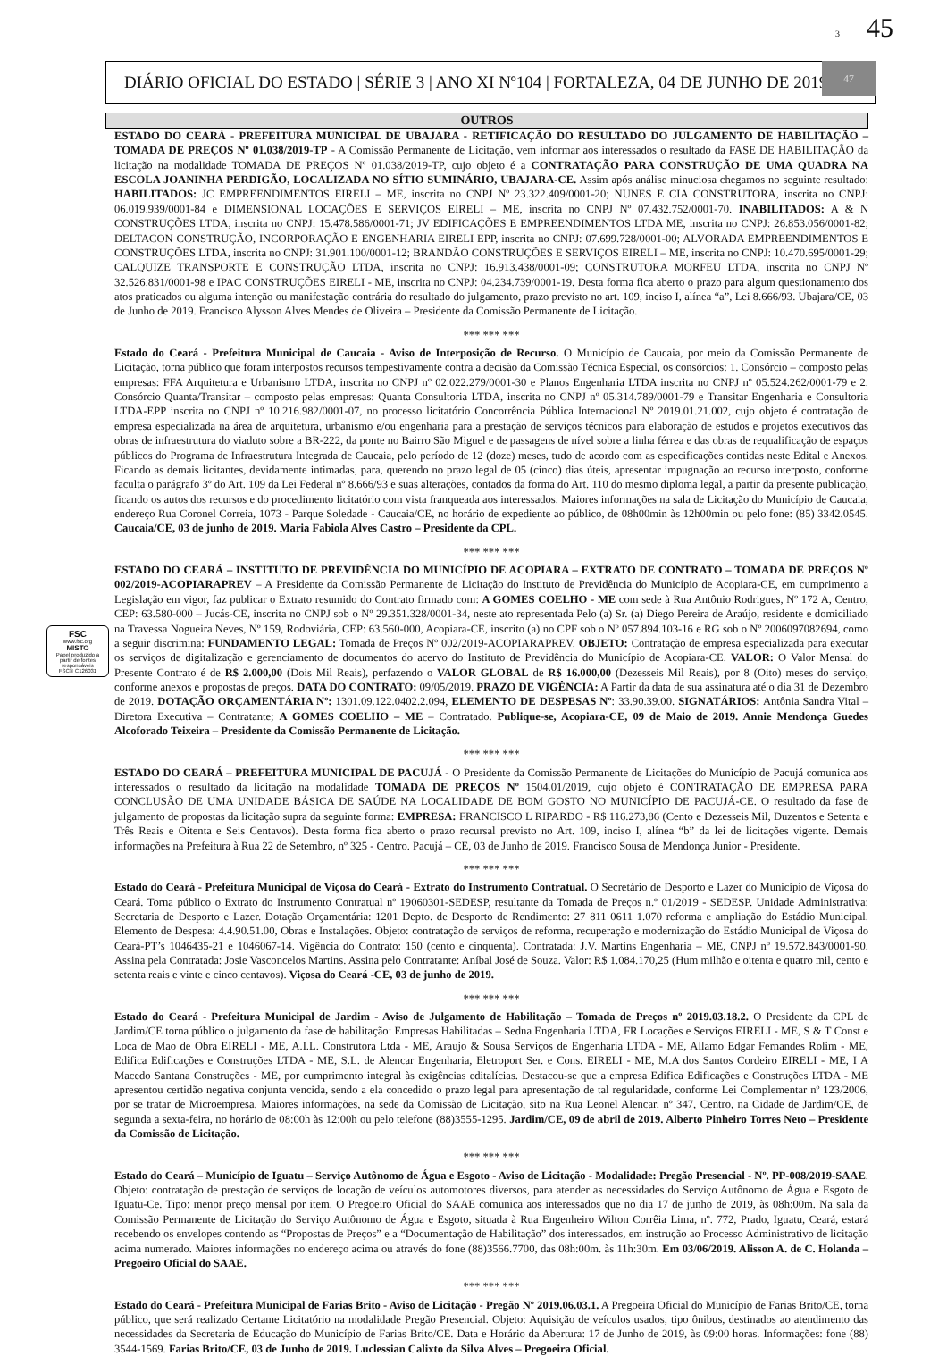3 45
DIÁRIO OFICIAL DO ESTADO | SÉRIE 3 | ANO XI Nº104 | FORTALEZA, 04 DE JUNHO DE 2019
47
OUTROS
FSC
www.fsc.org
MISTO
Papel produzido a partir de fontes responsáveis
FSC® C126031
ESTADO DO CEARÁ - PREFEITURA MUNICIPAL DE UBAJARA - RETIFICAÇÃO DO RESULTADO DO JULGAMENTO DE HABILITAÇÃO – TOMADA DE PREÇOS Nº 01.038/2019-TP - A Comissão Permanente de Licitação, vem informar aos interessados o resultado da FASE DE HABILITAÇÃO da licitação na modalidade TOMADA DE PREÇOS Nº 01.038/2019-TP, cujo objeto é a CONTRATAÇÃO PARA CONSTRUÇÃO DE UMA QUADRA NA ESCOLA JOANINHA PERDIGÃO, LOCALIZADA NO SÍTIO SUMINÁRIO, UBAJARA-CE. Assim após análise minuciosa chegamos no seguinte resultado: HABILITADOS: JC EMPREENDIMENTOS EIRELI – ME, inscrita no CNPJ Nº 23.322.409/0001-20; NUNES E CIA CONSTRUTORA, inscrita no CNPJ: 06.019.939/0001-84 e DIMENSIONAL LOCAÇÕES E SERVIÇOS EIRELI – ME, inscrita no CNPJ Nº 07.432.752/0001-70. INABILITADOS: A & N CONSTRUÇÕES LTDA, inscrita no CNPJ: 15.478.586/0001-71; JV EDIFICAÇÕES E EMPREENDIMENTOS LTDA ME, inscrita no CNPJ: 26.853.056/0001-82; DELTACON CONSTRUÇÃO, INCORPORAÇÃO E ENGENHARIA EIRELI EPP, inscrita no CNPJ: 07.699.728/0001-00; ALVORADA EMPREENDIMENTOS E CONSTRUÇÕES LTDA, inscrita no CNPJ: 31.901.100/0001-12; BRANDÃO CONSTRUÇÕES E SERVIÇOS EIRELI – ME, inscrita no CNPJ: 10.470.695/0001-29; CALQUIZE TRANSPORTE E CONSTRUÇÃO LTDA, inscrita no CNPJ: 16.913.438/0001-09; CONSTRUTORA MORFEU LTDA, inscrita no CNPJ Nº 32.526.831/0001-98 e IPAC CONSTRUÇÕES EIRELI - ME, inscrita no CNPJ: 04.234.739/0001-19. Desta forma fica aberto o prazo para algum questionamento dos atos praticados ou alguma intenção ou manifestação contrária do resultado do julgamento, prazo previsto no art. 109, inciso I, alínea “a”, Lei 8.666/93. Ubajara/CE, 03 de Junho de 2019. Francisco Alysson Alves Mendes de Oliveira – Presidente da Comissão Permanente de Licitação.
*** *** ***
Estado do Ceará - Prefeitura Municipal de Caucaia - Aviso de Interposição de Recurso. O Município de Caucaia, por meio da Comissão Permanente de Licitação, torna público que foram interpostos recursos tempestivamente contra a decisão da Comissão Técnica Especial, os consórcios: 1. Consórcio – composto pelas empresas: FFA Arquitetura e Urbanismo LTDA, inscrita no CNPJ nº 02.022.279/0001-30 e Planos Engenharia LTDA inscrita no CNPJ nº 05.524.262/0001-79 e 2. Consórcio Quanta/Transitar – composto pelas empresas: Quanta Consultoria LTDA, inscrita no CNPJ nº 05.314.789/0001-79 e Transitar Engenharia e Consultoria LTDA-EPP inscrita no CNPJ nº 10.216.982/0001-07, no processo licitatório Concorrência Pública Internacional Nº 2019.01.21.002, cujo objeto é contratação de empresa especializada na área de arquitetura, urbanismo e/ou engenharia para a prestação de serviços técnicos para elaboração de estudos e projetos executivos das obras de infraestrutura do viaduto sobre a BR-222, da ponte no Bairro São Miguel e de passagens de nível sobre a linha férrea e das obras de requalificação de espaços públicos do Programa de Infraestrutura Integrada de Caucaia, pelo período de 12 (doze) meses, tudo de acordo com as especificações contidas neste Edital e Anexos. Ficando as demais licitantes, devidamente intimadas, para, querendo no prazo legal de 05 (cinco) dias úteis, apresentar impugnação ao recurso interposto, conforme faculta o parágrafo 3º do Art. 109 da Lei Federal nº 8.666/93 e suas alterações, contados da forma do Art. 110 do mesmo diploma legal, a partir da presente publicação, ficando os autos dos recursos e do procedimento licitatório com vista franqueada aos interessados. Maiores informações na sala de Licitação do Município de Caucaia, endereço Rua Coronel Correia, 1073 - Parque Soledade - Caucaia/CE, no horário de expediente ao público, de 08h00min às 12h00min ou pelo fone: (85) 3342.0545. Caucaia/CE, 03 de junho de 2019. Maria Fabiola Alves Castro – Presidente da CPL.
*** *** ***
ESTADO DO CEARÁ – INSTITUTO DE PREVIDÊNCIA DO MUNICÍPIO DE ACOPIARA – EXTRATO DE CONTRATO – TOMADA DE PREÇOS Nº 002/2019-ACOPIARAPREV – A Presidente da Comissão Permanente de Licitação do Instituto de Previdência do Município de Acopiara-CE, em cumprimento a Legislação em vigor, faz publicar o Extrato resumido do Contrato firmado com: A GOMES COELHO - ME com sede à Rua Antônio Rodrigues, Nº 172 A, Centro, CEP: 63.580-000 – Jucás-CE, inscrita no CNPJ sob o Nº 29.351.328/0001-34, neste ato representada Pelo (a) Sr. (a) Diego Pereira de Araújo, residente e domiciliado na Travessa Nogueira Neves, Nº 159, Rodoviária, CEP: 63.560-000, Acopiara-CE, inscrito (a) no CPF sob o Nº 057.894.103-16 e RG sob o Nº 2006097082694, como a seguir discrimina: FUNDAMENTO LEGAL: Tomada de Preços Nº 002/2019-ACOPIARAPREV. OBJETO: Contratação de empresa especializada para executar os serviços de digitalização e gerenciamento de documentos do acervo do Instituto de Previdência do Município de Acopiara-CE. VALOR: O Valor Mensal do Presente Contrato é de R$ 2.000,00 (Dois Mil Reais), perfazendo o VALOR GLOBAL de R$ 16.000,00 (Dezesseis Mil Reais), por 8 (Oito) meses do serviço, conforme anexos e propostas de preços. DATA DO CONTRATO: 09/05/2019. PRAZO DE VIGÊNCIA: A Partir da data de sua assinatura até o dia 31 de Dezembro de 2019. DOTAÇÃO ORÇAMENTÁRIA Nº: 1301.09.122.0402.2.094, ELEMENTO DE DESPESAS Nº: 33.90.39.00. SIGNATÁRIOS: Antônia Sandra Vital – Diretora Executiva – Contratante; A GOMES COELHO – ME – Contratado. Publique-se, Acopiara-CE, 09 de Maio de 2019. Annie Mendonça Guedes Alcoforado Teixeira – Presidente da Comissão Permanente de Licitação.
*** *** ***
ESTADO DO CEARÁ – PREFEITURA MUNICIPAL DE PACUJÁ - O Presidente da Comissão Permanente de Licitações do Município de Pacujá comunica aos interessados o resultado da licitação na modalidade TOMADA DE PREÇOS Nº 1504.01/2019, cujo objeto é CONTRATAÇÃO DE EMPRESA PARA CONCLUSÃO DE UMA UNIDADE BÁSICA DE SAÚDE NA LOCALIDADE DE BOM GOSTO NO MUNICÍPIO DE PACUJÁ-CE. O resultado da fase de julgamento de propostas da licitação supra da seguinte forma: EMPRESA: FRANCISCO L RIPARDO - R$ 116.273,86 (Cento e Dezesseis Mil, Duzentos e Setenta e Três Reais e Oitenta e Seis Centavos). Desta forma fica aberto o prazo recursal previsto no Art. 109, inciso I, alínea “b” da lei de licitações vigente. Demais informações na Prefeitura à Rua 22 de Setembro, nº 325 - Centro. Pacujá – CE, 03 de Junho de 2019. Francisco Sousa de Mendonça Junior - Presidente.
*** *** ***
Estado do Ceará - Prefeitura Municipal de Viçosa do Ceará - Extrato do Instrumento Contratual. O Secretário de Desporto e Lazer do Município de Viçosa do Ceará. Torna público o Extrato do Instrumento Contratual nº 19060301-SEDESP, resultante da Tomada de Preços n.º 01/2019 - SEDESP. Unidade Administrativa: Secretaria de Desporto e Lazer. Dotação Orçamentária: 1201 Depto. de Desporto de Rendimento: 27 811 0611 1.070 reforma e ampliação do Estádio Municipal. Elemento de Despesa: 4.4.90.51.00, Obras e Instalações. Objeto: contratação de serviços de reforma, recuperação e modernização do Estádio Municipal de Viçosa do Ceará-PT’s 1046435-21 e 1046067-14. Vigência do Contrato: 150 (cento e cinquenta). Contratada: J.V. Martins Engenharia – ME, CNPJ nº 19.572.843/0001-90. Assina pela Contratada: Josie Vasconcelos Martins. Assina pelo Contratante: Aníbal José de Souza. Valor: R$ 1.084.170,25 (Hum milhão e oitenta e quatro mil, cento e setenta reais e vinte e cinco centavos). Viçosa do Ceará -CE, 03 de junho de 2019.
*** *** ***
Estado do Ceará - Prefeitura Municipal de Jardim - Aviso de Julgamento de Habilitação – Tomada de Preços nº 2019.03.18.2. O Presidente da CPL de Jardim/CE torna público o julgamento da fase de habilitação: Empresas Habilitadas – Sedna Engenharia LTDA, FR Locações e Serviços EIRELI - ME, S & T Const e Loca de Mao de Obra EIRELI - ME, A.I.L. Construtora Ltda - ME, Araujo & Sousa Serviços de Engenharia LTDA - ME, Allamo Edgar Fernandes Rolim - ME, Edifica Edificações e Construções LTDA - ME, S.L. de Alencar Engenharia, Eletroport Ser. e Cons. EIRELI - ME, M.A dos Santos Cordeiro EIRELI - ME, I A Macedo Santana Construções - ME, por cumprimento integral às exigências editalícias. Destacou-se que a empresa Edifica Edificações e Construções LTDA - ME apresentou certidão negativa conjunta vencida, sendo a ela concedido o prazo legal para apresentação de tal regularidade, conforme Lei Complementar nº 123/2006, por se tratar de Microempresa. Maiores informações, na sede da Comissão de Licitação, sito na Rua Leonel Alencar, nº 347, Centro, na Cidade de Jardim/CE, de segunda a sexta-feira, no horário de 08:00h às 12:00h ou pelo telefone (88)3555-1295. Jardim/CE, 09 de abril de 2019. Alberto Pinheiro Torres Neto – Presidente da Comissão de Licitação.
*** *** ***
Estado do Ceará – Município de Iguatu – Serviço Autônomo de Água e Esgoto - Aviso de Licitação - Modalidade: Pregão Presencial - Nº. PP-008/2019-SAAE. Objeto: contratação de prestação de serviços de locação de veículos automotores diversos, para atender as necessidades do Serviço Autônomo de Água e Esgoto de Iguatu-Ce. Tipo: menor preço mensal por item. O Pregoeiro Oficial do SAAE comunica aos interessados que no dia 17 de junho de 2019, às 08h:00m. Na sala da Comissão Permanente de Licitação do Serviço Autônomo de Água e Esgoto, situada à Rua Engenheiro Wilton Corrêia Lima, nº. 772, Prado, Iguatu, Ceará, estará recebendo os envelopes contendo as “Propostas de Preços” e a “Documentação de Habilitação” dos interessados, em instrução ao Processo Administrativo de licitação acima numerado. Maiores informações no endereço acima ou através do fone (88)3566.7700, das 08h:00m. às 11h:30m. Em 03/06/2019. Alisson A. de C. Holanda – Pregoeiro Oficial do SAAE.
*** *** ***
Estado do Ceará - Prefeitura Municipal de Farias Brito - Aviso de Licitação - Pregão Nº 2019.06.03.1. A Pregoeira Oficial do Município de Farias Brito/CE, torna público, que será realizado Certame Licitatório na modalidade Pregão Presencial. Objeto: Aquisição de veículos usados, tipo ônibus, destinados ao atendimento das necessidades da Secretaria de Educação do Município de Farias Brito/CE. Data e Horário da Abertura: 17 de Junho de 2019, às 09:00 horas. Informações: fone (88) 3544-1569. Farias Brito/CE, 03 de Junho de 2019. Luclessian Calixto da Silva Alves – Pregoeira Oficial.